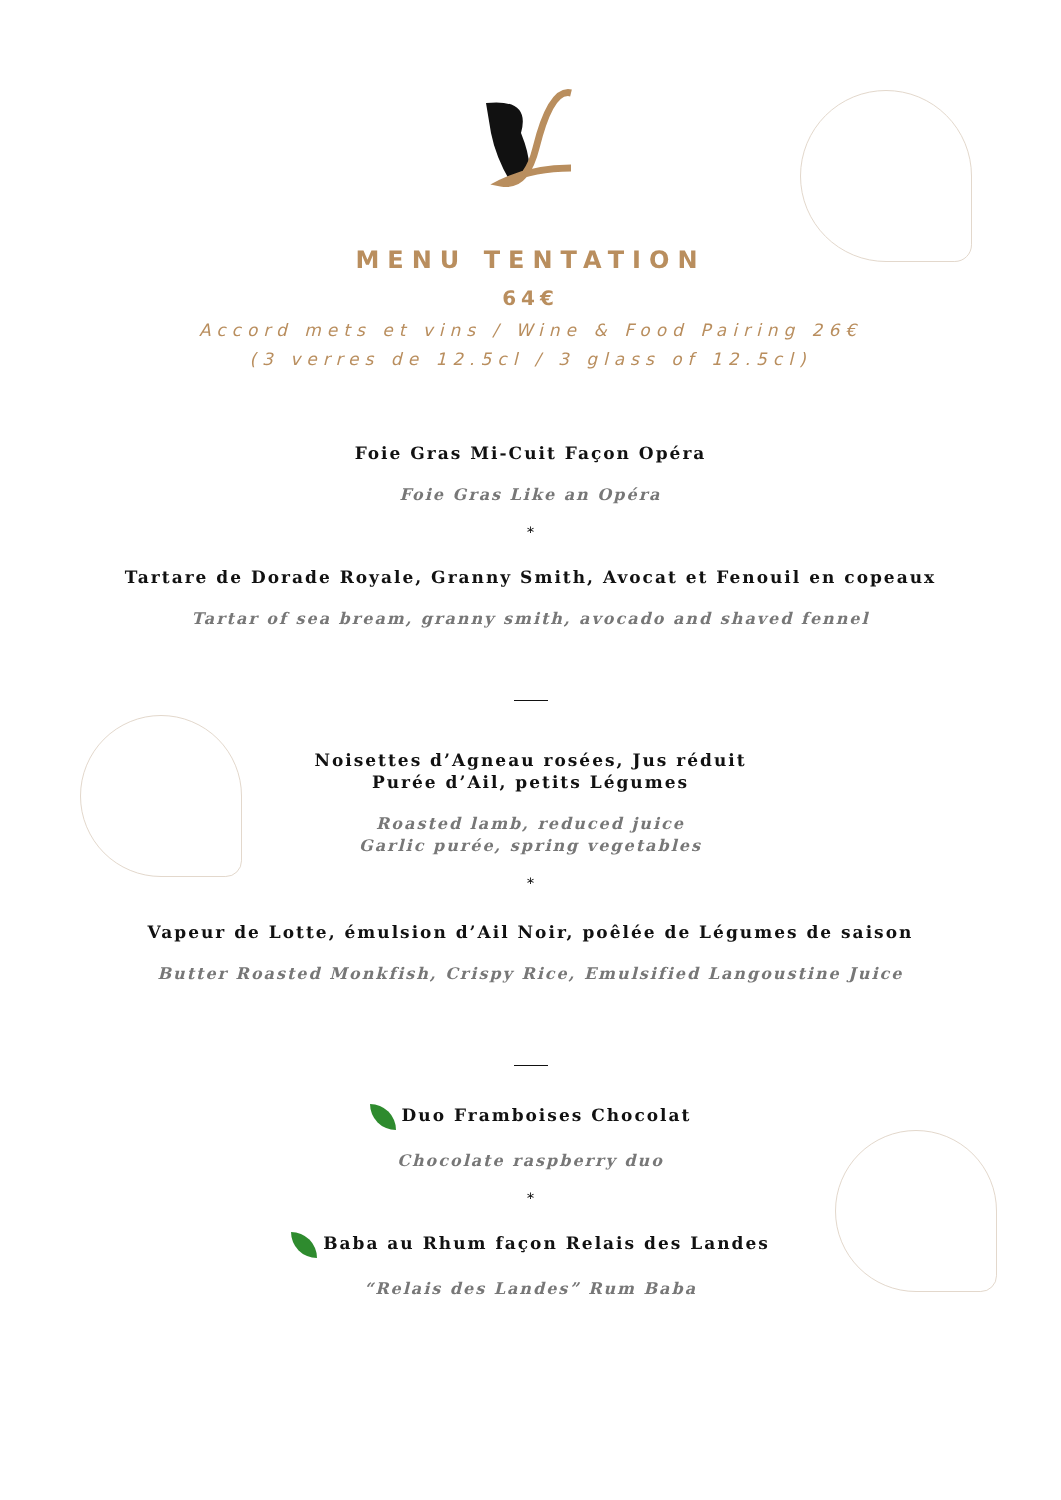MENU TENTATION
64€
Accord mets et vins / Wine & Food Pairing 26€
(3 verres de 12.5cl / 3 glass of 12.5cl)
Foie Gras Mi-Cuit Façon Opéra
Foie Gras Like an Opéra
*
Tartare de Dorade Royale, Granny Smith, Avocat et Fenouil en copeaux
Tartar of sea bream, granny smith, avocado and shaved fennel
Noisettes d’Agneau rosées, Jus réduit
Purée d’Ail, petits Légumes
Roasted lamb, reduced juice
Garlic purée, spring vegetables
*
Vapeur de Lotte, émulsion d’Ail Noir, poêlée de Légumes de saison
Butter Roasted Monkfish, Crispy Rice, Emulsified Langoustine Juice
Duo Framboises Chocolat
Chocolate raspberry duo
*
Baba au Rhum façon Relais des Landes
“Relais des Landes” Rum Baba